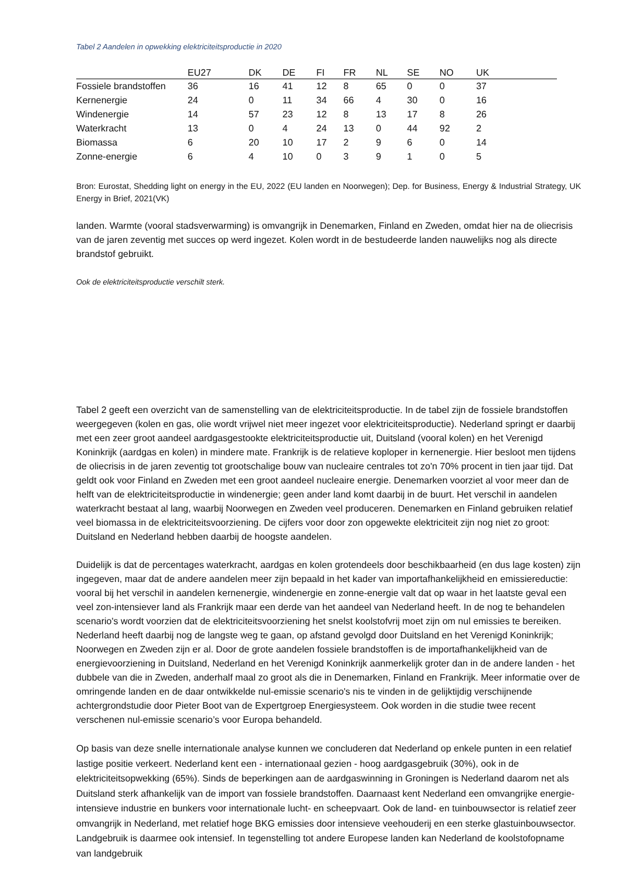Tabel 2 Aandelen in opwekking elektriciteitsproductie in 2020
| | EU27 | DK | DE | FI | FR | NL | SE | NO | UK | |
| --- | --- | --- | --- | --- | --- | --- | --- | --- | --- | --- |
| Fossiele brandstoffen | 36 | 16 | 41 | 12 | 8 | 65 | 0 | 0 | 37 | |
| Kernenergie | 24 | 0 | 11 | 34 | 66 | 4 | 30 | 0 | 16 | |
| Windenergie | 14 | 57 | 23 | 12 | 8 | 13 | 17 | 8 | 26 | |
| Waterkracht | 13 | 0 | 4 | 24 | 13 | 0 | 44 | 92 | 2 | |
| Biomassa | 6 | 20 | 10 | 17 | 2 | 9 | 6 | 0 | 14 | |
| Zonne-energie | 6 | 4 | 10 | 0 | 3 | 9 | 1 | 0 | 5 | |
Bron: Eurostat, Shedding light on energy in the EU, 2022 (EU landen en Noorwegen); Dep. for Business, Energy & Industrial Strategy, UK Energy in Brief, 2021(VK)
landen. Warmte (vooral stadsverwarming) is omvangrijk in Denemarken, Finland en Zweden, omdat hier na de oliecrisis van de jaren zeventig met succes op werd ingezet. Kolen wordt in de bestudeerde landen nauwelijks nog als directe brandstof gebruikt.
Ook de elektriciteitsproductie verschilt sterk.
Tabel 2 geeft een overzicht van de samenstelling van de elektriciteitsproductie. In de tabel zijn de fossiele brandstoffen weergegeven (kolen en gas, olie wordt vrijwel niet meer ingezet voor elektriciteitsproductie). Nederland springt er daarbij met een zeer groot aandeel aardgasgestookte elektriciteitsproductie uit, Duitsland (vooral kolen) en het Verenigd Koninkrijk (aardgas en kolen) in mindere mate. Frankrijk is de relatieve koploper in kernenergie. Hier besloot men tijdens de oliecrisis in de jaren zeventig tot grootschalige bouw van nucleaire centrales tot zo'n 70% procent in tien jaar tijd. Dat geldt ook voor Finland en Zweden met een groot aandeel nucleaire energie. Denemarken voorziet al voor meer dan de helft van de elektriciteitsproductie in windenergie; geen ander land komt daarbij in de buurt. Het verschil in aandelen waterkracht bestaat al lang, waarbij Noorwegen en Zweden veel produceren. Denemarken en Finland gebruiken relatief veel biomassa in de elektriciteitsvoorziening. De cijfers voor door zon opgewekte elektriciteit zijn nog niet zo groot: Duitsland en Nederland hebben daarbij de hoogste aandelen.
Duidelijk is dat de percentages waterkracht, aardgas en kolen grotendeels door beschikbaarheid (en dus lage kosten) zijn ingegeven, maar dat de andere aandelen meer zijn bepaald in het kader van importafhankelijkheid en emissiereductie: vooral bij het verschil in aandelen kernenergie, windenergie en zonne-energie valt dat op waar in het laatste geval een veel zon-intensiever land als Frankrijk maar een derde van het aandeel van Nederland heeft. In de nog te behandelen scenario's wordt voorzien dat de elektriciteitsvoorziening het snelst koolstofvrij moet zijn om nul emissies te bereiken. Nederland heeft daarbij nog de langste weg te gaan, op afstand gevolgd door Duitsland en het Verenigd Koninkrijk; Noorwegen en Zweden zijn er al. Door de grote aandelen fossiele brandstoffen is de importafhankelijkheid van de energievoorziening in Duitsland, Nederland en het Verenigd Koninkrijk aanmerkelijk groter dan in de andere landen - het dubbele van die in Zweden, anderhalf maal zo groot als die in Denemarken, Finland en Frankrijk. Meer informatie over de omringende landen en de daar ontwikkelde nul-emissie scenario's nis te vinden in de gelijktijdig verschijnende achtergrondstudie door Pieter Boot van de Expertgroep Energiesysteem. Ook worden in die studie twee recent verschenen nul-emissie scenario’s voor Europa behandeld.
Op basis van deze snelle internationale analyse kunnen we concluderen dat Nederland op enkele punten in een relatief lastige positie verkeert. Nederland kent een - internationaal gezien - hoog aardgasgebruik (30%), ook in de elektriciteitsopwekking (65%). Sinds de beperkingen aan de aardgaswinning in Groningen is Nederland daarom net als Duitsland sterk afhankelijk van de import van fossiele brandstoffen. Daarnaast kent Nederland een omvangrijke energie-intensieve industrie en bunkers voor internationale lucht- en scheepvaart. Ook de land- en tuinbouwsector is relatief zeer omvangrijk in Nederland, met relatief hoge BKG emissies door intensieve veehouderij en een sterke glastuinbouwsector. Landgebruik is daarmee ook intensief. In tegenstelling tot andere Europese landen kan Nederland de koolstofopname van landgebruik